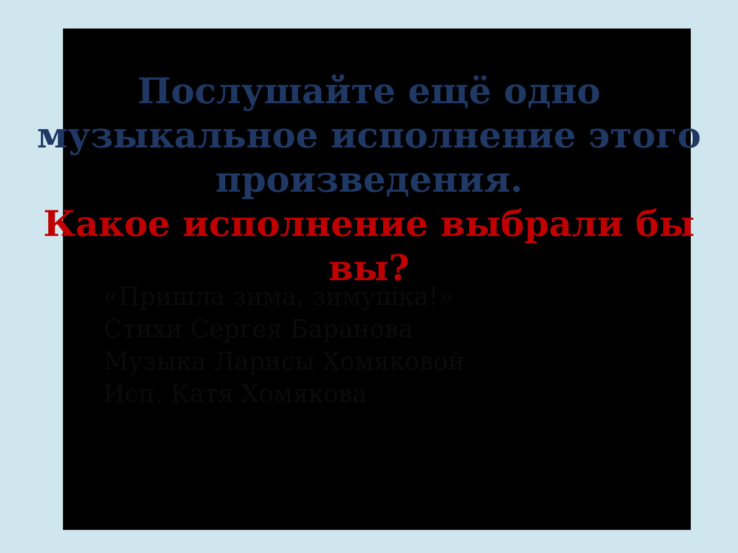Послушайте ещё одно
музыкальное исполнение этого
произведения.
Какое исполнение выбрали бы
вы?
«Пришла зима, зимушка!»
Стихи Сергея Баранова
Музыка Ларисы Хомяковой
Исп. Катя Хомякова